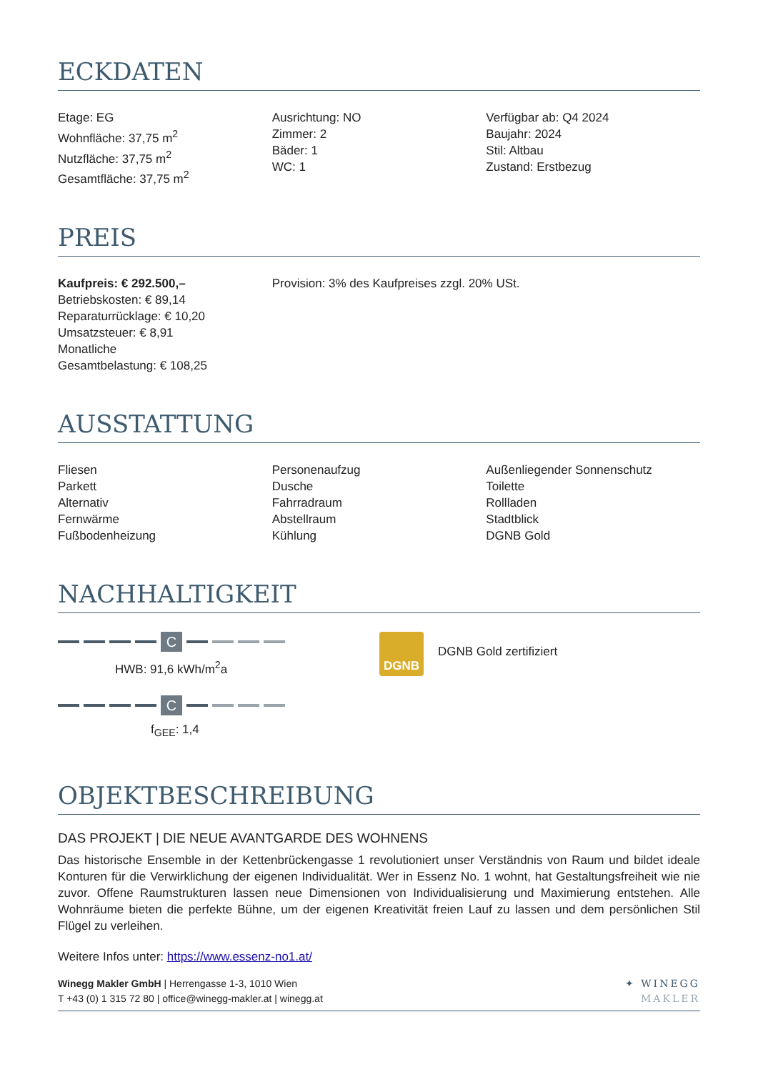ECKDATEN
Etage: EG
Wohnfläche: 37,75 m<sup>2</sup>
Nutzfläche: 37,75 m<sup>2</sup>
Gesamtfläche: 37,75 m<sup>2</sup>
Ausrichtung: NO
Zimmer: 2
Bäder: 1
WC: 1
Verfügbar ab: Q4 2024
Baujahr: 2024
Stil: Altbau
Zustand: Erstbezug
PREIS
Kaufpreis: € 292.500,–
Betriebskosten: € 89,14
Reparaturrücklage: € 10,20
Umsatzsteuer: € 8,91
Monatliche
Gesamtbelastung: € 108,25
Provision: 3% des Kaufpreises zzgl. 20% USt.
AUSSTATTUNG
Fliesen
Parkett
Alternativ
Fernwärme
Fußbodenheizung
Personenaufzug
Dusche
Fahrradraum
Abstellraum
Kühlung
Außenliegender Sonnenschutz
Toilette
Rollladen
Stadtblick
DGNB Gold
NACHHALTIGKEIT
C
HWB: 91,6 kWh/m<sup>2</sup>a
C
f<sub>GEE</sub>: 1,4
DGNB
DGNB Gold zertifiziert
OBJEKTBESCHREIBUNG
DAS PROJEKT | DIE NEUE AVANTGARDE DES WOHNENS
Das historische Ensemble in der Kettenbrückengasse 1 revolutioniert unser Verständnis von Raum und bildet ideale Konturen für die Verwirklichung der eigenen Individualität. Wer in Essenz No. 1 wohnt, hat Gestaltungsfreiheit wie nie zuvor. Offene Raumstrukturen lassen neue Dimensionen von Individualisierung und Maximierung entstehen. Alle Wohnräume bieten die perfekte Bühne, um der eigenen Kreativität freien Lauf zu lassen und dem persönlichen Stil Flügel zu verleihen.
Weitere Infos unter: https://www.essenz-no1.at/
Winegg Makler GmbH | Herrengasse 1-3, 1010 Wien
T +43 (0) 1 315 72 80 | office@winegg-makler.at | winegg.at
✦ WINEGG
MAKLER